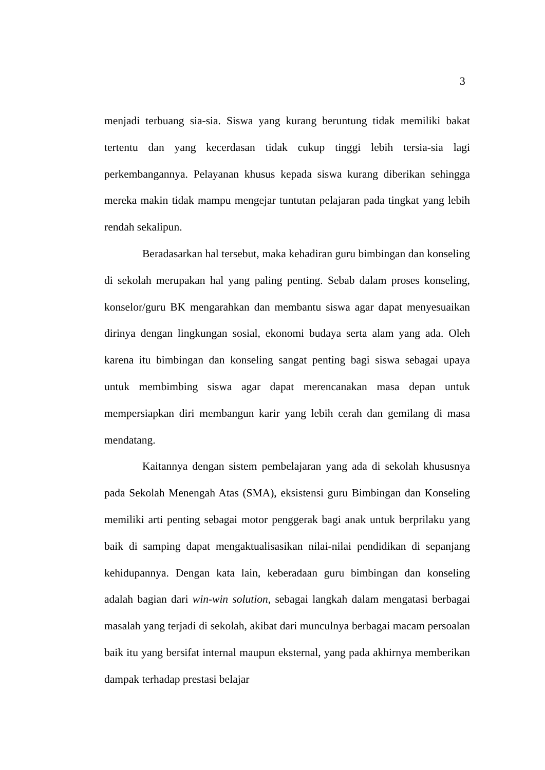3
menjadi terbuang sia-sia. Siswa yang kurang beruntung tidak memiliki bakat tertentu dan yang kecerdasan tidak cukup tinggi lebih tersia-sia lagi perkembangannya. Pelayanan khusus kepada siswa kurang diberikan sehingga mereka makin tidak mampu mengejar tuntutan pelajaran pada tingkat yang lebih rendah sekalipun.
Beradasarkan hal tersebut, maka kehadiran guru bimbingan dan konseling di sekolah merupakan hal yang paling penting. Sebab dalam proses konseling, konselor/guru BK mengarahkan dan membantu siswa agar dapat menyesuaikan dirinya dengan lingkungan sosial, ekonomi budaya serta alam yang ada. Oleh karena itu bimbingan dan konseling sangat penting bagi siswa sebagai upaya untuk membimbing siswa agar dapat merencanakan masa depan untuk mempersiapkan diri membangun karir yang lebih cerah dan gemilang di masa mendatang.
Kaitannya dengan sistem pembelajaran yang ada di sekolah khususnya pada Sekolah Menengah Atas (SMA), eksistensi guru Bimbingan dan Konseling memiliki arti penting sebagai motor penggerak bagi anak untuk berprilaku yang baik di samping dapat mengaktualisasikan nilai-nilai pendidikan di sepanjang kehidupannya. Dengan kata lain, keberadaan guru bimbingan dan konseling adalah bagian dari win-win solution, sebagai langkah dalam mengatasi berbagai masalah yang terjadi di sekolah, akibat dari munculnya berbagai macam persoalan baik itu yang bersifat internal maupun eksternal, yang pada akhirnya memberikan dampak terhadap prestasi belajar